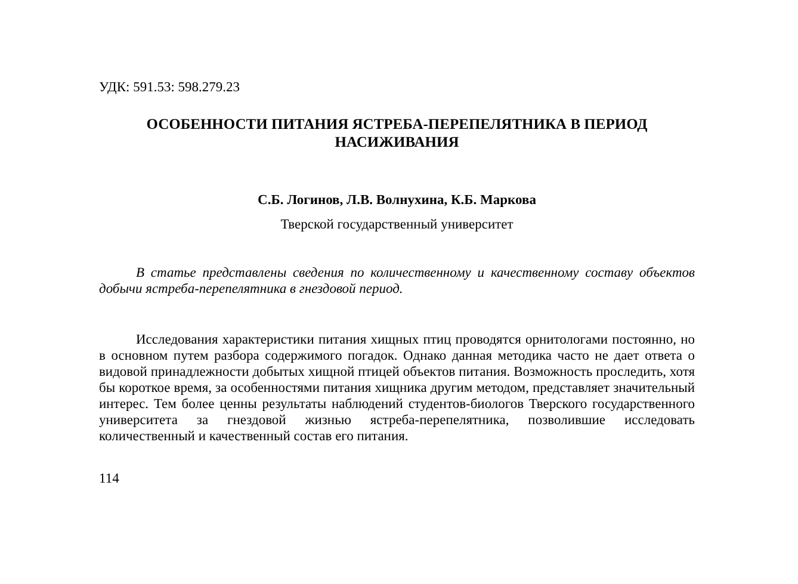УДК: 591.53: 598.279.23
ОСОБЕННОСТИ ПИТАНИЯ ЯСТРЕБА-ПЕРЕПЕЛЯТНИКА В ПЕРИОД НАСИЖИВАНИЯ
С.Б. Логинов, Л.В. Волнухина, К.Б. Маркова
Тверской государственный университет
В статье представлены сведения по количественному и качественному составу объектов добычи ястреба-перепелятника в гнездовой период.
Исследования характеристики питания хищных птиц проводятся орнитологами постоянно, но в основном путем разбора содержимого погадок. Однако данная методика часто не дает ответа о видовой принадлежности добытых хищной птицей объектов питания. Возможность проследить, хотя бы короткое время, за особенностями питания хищника другим методом, представляет значительный интерес. Тем более ценны результаты наблюдений студентов-биологов Тверского государственного университета за гнездовой жизнью ястреба-перепелятника, позволившие исследовать количественный и качественный состав его питания.
114